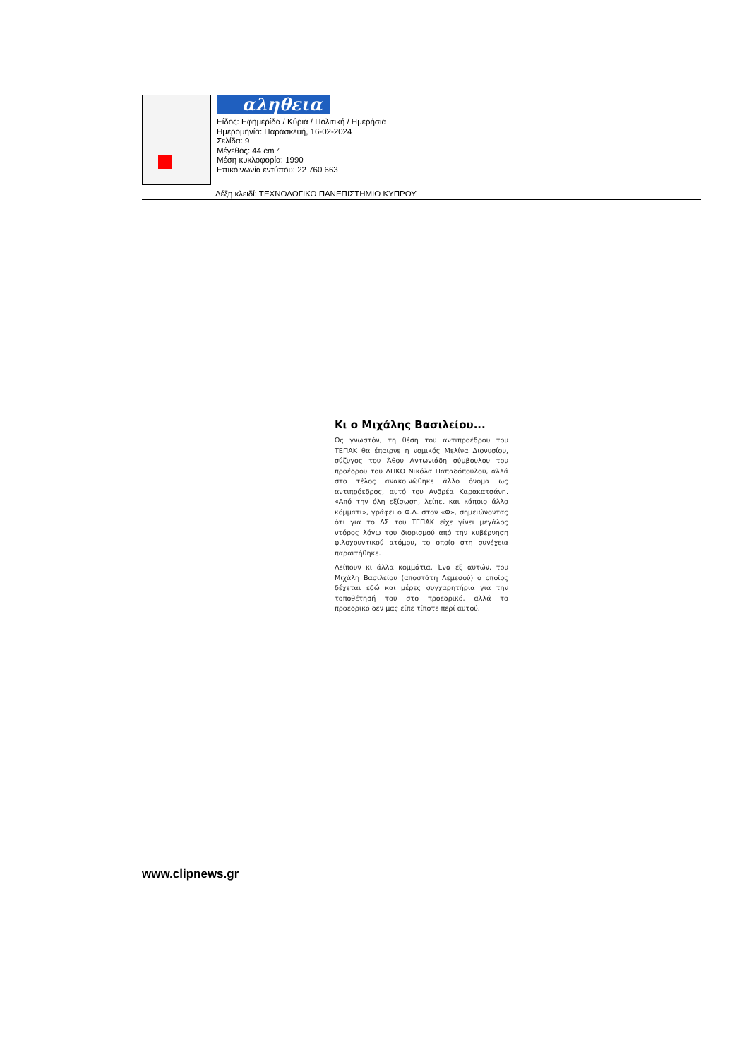αληθεια
Είδος: Εφημερίδα / Κύρια / Πολιτική / Ημερήσια
Ημερομηνία: Παρασκευή, 16-02-2024
Σελίδα: 9
Μέγεθος: 44 cm ²
Μέση κυκλοφορία: 1990
Επικοινωνία εντύπου: 22 760 663
Λέξη κλειδί: ΤΕΧΝΟΛΟΓΙΚΟ ΠΑΝΕΠΙΣΤΗΜΙΟ ΚΥΠΡΟΥ
Κι ο Μιχάλης Βασιλείου...
Ως γνωστόν, τη θέση του αντιπροέδρου του ΤΕΠΑΚ θα έπαιρνε η νομικός Μελίνα Διονυσίου, σύζυγος του Άθου Αντωνιάδη σύμβουλου του προέδρου του ΔΗΚΟ Νικόλα Παπαδόπουλου, αλλά στο τέλος ανακοινώθηκε άλλο όνομα ως αντιπρόεδρος, αυτό του Ανδρέα Καρακατσάνη. «Από την όλη εξίσωση, λείπει και κάποιο άλλο κόμματι», γράφει ο Φ.Δ. στον «Φ», σημειώνοντας ότι για το ΔΣ του ΤΕΠΑΚ είχε γίνει μεγάλος ντόρος λόγω του διορισμού από την κυβέρνηση φιλοχουντικού ατόμου, το οποίο στη συνέχεια παραιτήθηκε.
Λείπουν κι άλλα κομμάτια. Ένα εξ αυτών, του Μιχάλη Βασιλείου (αποστάτη Λεμεσού) ο οποίος δέχεται εδώ και μέρες συγχαρητήρια για την τοποθέτησή του στο προεδρικό, αλλά το προεδρικό δεν μας είπε τίποτε περί αυτού.
www.clipnews.gr